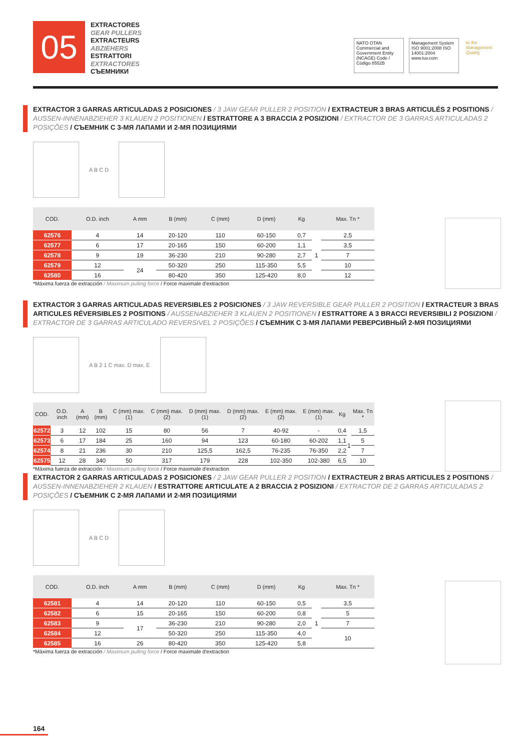05
EXTRACTORES
GEAR PULLERS
EXTRACTEURS
ABZIEHERS
ESTRATTORI
EXTRACTORES
СЪЕМНИКИ
NATO OTAN
Commercial and Government Entity (NCAGE) Code / Código 8552B
Management System ISO 9001:2008 ISO 14001:2004 www.tuv.com
to the Management Quality
EXTRACTOR 3 GARRAS ARTICULADAS 2 POSICIONES / 3 JAW GEAR PULLER 2 POSITION / EXTRACTEUR 3 BRAS ARTICULÉS 2 POSITIONS / AUSSEN-INNENABZIEHER 3 KLAUEN 2 POSITIONEN / ESTRATTORE A 3 BRACCIA 2 POSIZIONI / EXTRACTOR DE 3 GARRAS ARTICULADAS 2 POSIÇÕES / СЪЕМНИК С 3-МЯ ЛАПАМИ И 2-МЯ ПОЗИЦИЯМИ
A B C D
| COD. | O.D. inch | A mm | B (mm) | C (mm) | D (mm) | Kg | | Max. Tn * |
| --- | --- | --- | --- | --- | --- | --- | --- | --- |
| 62576 | 4 | 14 | 20-120 | 110 | 60-150 | 0,7 | 1 | 2,5 |
| 62577 | 6 | 17 | 20-165 | 150 | 60-200 | 1,1 | | 3,5 |
| 62578 | 9 | 19 | 36-230 | 210 | 90-280 | 2,7 | | 7 |
| 62579 | 12 | 24 | 50-320 | 250 | 115-350 | 5,5 | | 10 |
| 62580 | 16 | | 80-420 | 350 | 125-420 | 8,0 | | 12 |
*Máxima fuerza de extracción / Maximum pulling force / Force maximale d'extraction
EXTRACTOR 3 GARRAS ARTICULADAS REVERSIBLES 2 POSICIONES / 3 JAW REVERSIBLE GEAR PULLER 2 POSITION / EXTRACTEUR 3 BRAS ARTICULES RÉVERSIBLES 2 POSITIONS / AUSSENABZIEHER 3 KLAUEN 2 POSITIONEN / ESTRATTORE A 3 BRACCI REVERSIBILI 2 POSIZIONI / EXTRACTOR DE 3 GARRAS ARTICULADO REVERSIVEL 2 POSIÇÕES / СЪЕМНИК С 3-МЯ ЛАПАМИ РЕВЕРСИВНЫЙ 2-МЯ ПОЗИЦИЯМИ
A B 2 1 C max. D max. E
| COD. | O.D. inch | A (mm) | B (mm) | C (mm) max. (1) | C (mm) max. (2) | D (mm) max. (1) | D (mm) max. (2) | E (mm) max. (2) | E (mm) max. (1) | Kg | | Max. Tn * |
| --- | --- | --- | --- | --- | --- | --- | --- | --- | --- | --- | --- | --- |
| 62572 | 3 | 12 | 102 | 15 | 80 | 56 | 7 | 40-92 | - | 0,4 | 1 | 1,5 |
| 62573 | 6 | 17 | 184 | 25 | 160 | 94 | 123 | 60-180 | 60-202 | 1,1 | | 5 |
| 62574 | 8 | 21 | 236 | 30 | 210 | 125,5 | 162,5 | 76-235 | 76-350 | 2,2 | | 7 |
| 62575 | 12 | 28 | 340 | 50 | 317 | 179 | 228 | 102-350 | 102-380 | 6,5 | | 10 |
*Máxima fuerza de extracción / Maximum pulling force / Force maximale d'extraction
EXTRACTOR 2 GARRAS ARTICULADAS 2 POSICIONES / 2 JAW GEAR PULLER 2 POSITION / EXTRACTEUR 2 BRAS ARTICULES 2 POSITIONS / AUSSEN-INNENABZIEHER 2 KLAUEN / ESTRATTORE ARTICULATE A 2 BRACCIA 2 POSIZIONI / EXTRACTOR DE 2 GARRAS ARTICULADAS 2 POSIÇÕES / СЪЕМНИК С 2-МЯ ЛАПАМИ И 2-МЯ ПОЗИЦИЯМИ
A B C D
| COD. | O.D. inch | A mm | B (mm) | C (mm) | D (mm) | Kg | | Max. Tn * |
| --- | --- | --- | --- | --- | --- | --- | --- | --- |
| 62581 | 4 | 14 | 20-120 | 110 | 60-150 | 0,5 | 1 | 3,5 |
| 62582 | 6 | 15 | 20-165 | 150 | 60-200 | 0,8 | | 5 |
| 62583 | 9 | 17 | 36-230 | 210 | 90-280 | 2,0 | | 7 |
| 62584 | 12 | | 50-320 | 250 | 115-350 | 4,0 | | 10 |
| 62585 | 16 | 26 | 80-420 | 350 | 125-420 | 5,8 | | |
*Máxima fuerza de extracción / Maximum pulling force / Force maximale d'extraction
164